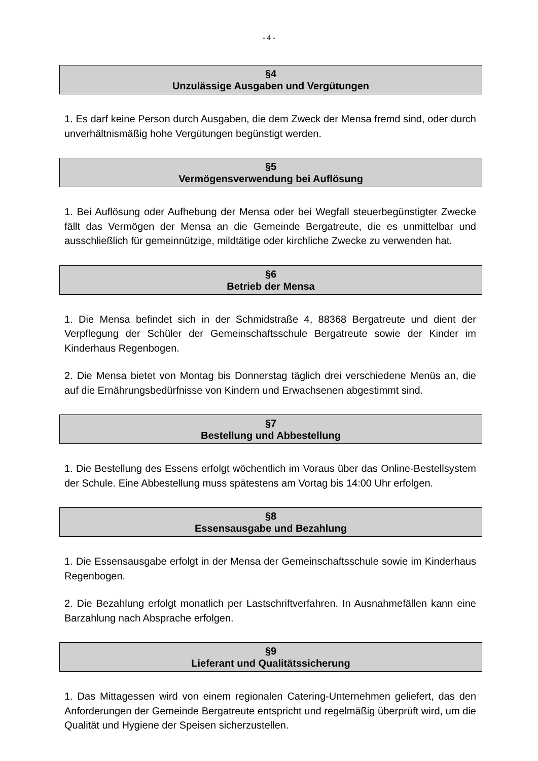- 4 -
§4
Unzulässige Ausgaben und Vergütungen
1. Es darf keine Person durch Ausgaben, die dem Zweck der Mensa fremd sind, oder durch unverhältnismäßig hohe Vergütungen begünstigt werden.
§5
Vermögensverwendung bei Auflösung
1. Bei Auflösung oder Aufhebung der Mensa oder bei Wegfall steuerbegünstigter Zwecke fällt das Vermögen der Mensa an die Gemeinde Bergatreute, die es unmittelbar und ausschließlich für gemeinnützige, mildtätige oder kirchliche Zwecke zu verwenden hat.
§6
Betrieb der Mensa
1. Die Mensa befindet sich in der Schmidstraße 4, 88368 Bergatreute und dient der Verpflegung der Schüler der Gemeinschaftsschule Bergatreute sowie der Kinder im Kinderhaus Regenbogen.
2. Die Mensa bietet von Montag bis Donnerstag täglich drei verschiedene Menüs an, die auf die Ernährungsbedürfnisse von Kindern und Erwachsenen abgestimmt sind.
§7
Bestellung und Abbestellung
1. Die Bestellung des Essens erfolgt wöchentlich im Voraus über das Online-Bestellsystem der Schule. Eine Abbestellung muss spätestens am Vortag bis 14:00 Uhr erfolgen.
§8
Essensausgabe und Bezahlung
1. Die Essensausgabe erfolgt in der Mensa der Gemeinschaftsschule sowie im Kinderhaus Regenbogen.
2. Die Bezahlung erfolgt monatlich per Lastschriftverfahren. In Ausnahmefällen kann eine Barzahlung nach Absprache erfolgen.
§9
Lieferant und Qualitätssicherung
1. Das Mittagessen wird von einem regionalen Catering-Unternehmen geliefert, das den Anforderungen der Gemeinde Bergatreute entspricht und regelmäßig überprüft wird, um die Qualität und Hygiene der Speisen sicherzustellen.